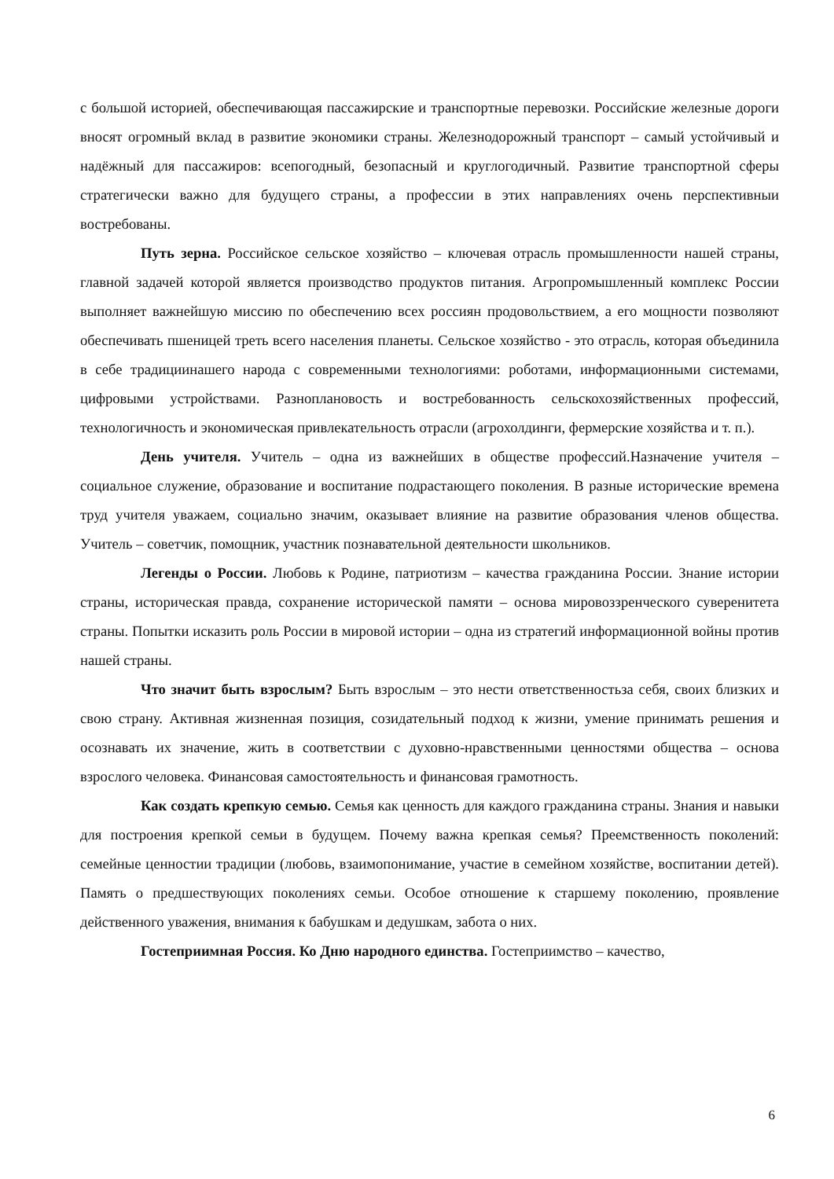с большой историей, обеспечивающая пассажирские и транспортные перевозки. Российские железные дороги вносят огромный вклад в развитие экономики страны. Железнодорожный транспорт – самый устойчивый и надёжный для пассажиров: всепогодный, безопасный и круглогодичный. Развитие транспортной сферы стратегически важно для будущего страны, а профессии в этих направлениях очень перспективныи востребованы.
Путь зерна. Российское сельское хозяйство – ключевая отрасль промышленности нашей страны, главной задачей которой является производство продуктов питания. Агропромышленный комплекс России выполняет важнейшую миссию по обеспечению всех россиян продовольствием, а его мощности позволяют обеспечивать пшеницей треть всего населения планеты. Сельское хозяйство - это отрасль, которая объединила в себе традициинашего народа с современными технологиями: роботами, информационными системами, цифровыми устройствами. Разноплановость и востребованность сельскохозяйственных профессий, технологичность и экономическая привлекательность отрасли (агрохолдинги, фермерские хозяйства и т. п.).
День учителя. Учитель – одна из важнейших в обществе профессий.Назначение учителя – социальное служение, образование и воспитание подрастающего поколения. В разные исторические времена труд учителя уважаем, социально значим, оказывает влияние на развитие образования членов общества. Учитель – советчик, помощник, участник познавательной деятельности школьников.
Легенды о России. Любовь к Родине, патриотизм – качества гражданина России. Знание истории страны, историческая правда, сохранение исторической памяти – основа мировоззренческого суверенитета страны. Попытки исказить роль России в мировой истории – одна из стратегий информационной войны против нашей страны.
Что значит быть взрослым? Быть взрослым – это нести ответственностьза себя, своих близких и свою страну. Активная жизненная позиция, созидательный подход к жизни, умение принимать решения и осознавать их значение, жить в соответствии с духовно-нравственными ценностями общества – основа взрослого человека. Финансовая самостоятельность и финансовая грамотность.
Как создать крепкую семью. Семья как ценность для каждого гражданина страны. Знания и навыки для построения крепкой семьи в будущем. Почему важна крепкая семья? Преемственность поколений: семейные ценностии традиции (любовь, взаимопонимание, участие в семейном хозяйстве, воспитании детей). Память о предшествующих поколениях семьи. Особое отношение к старшему поколению, проявление действенного уважения, внимания к бабушкам и дедушкам, забота о них.
Гостеприимная Россия. Ко Дню народного единства. Гостеприимство – качество,
6